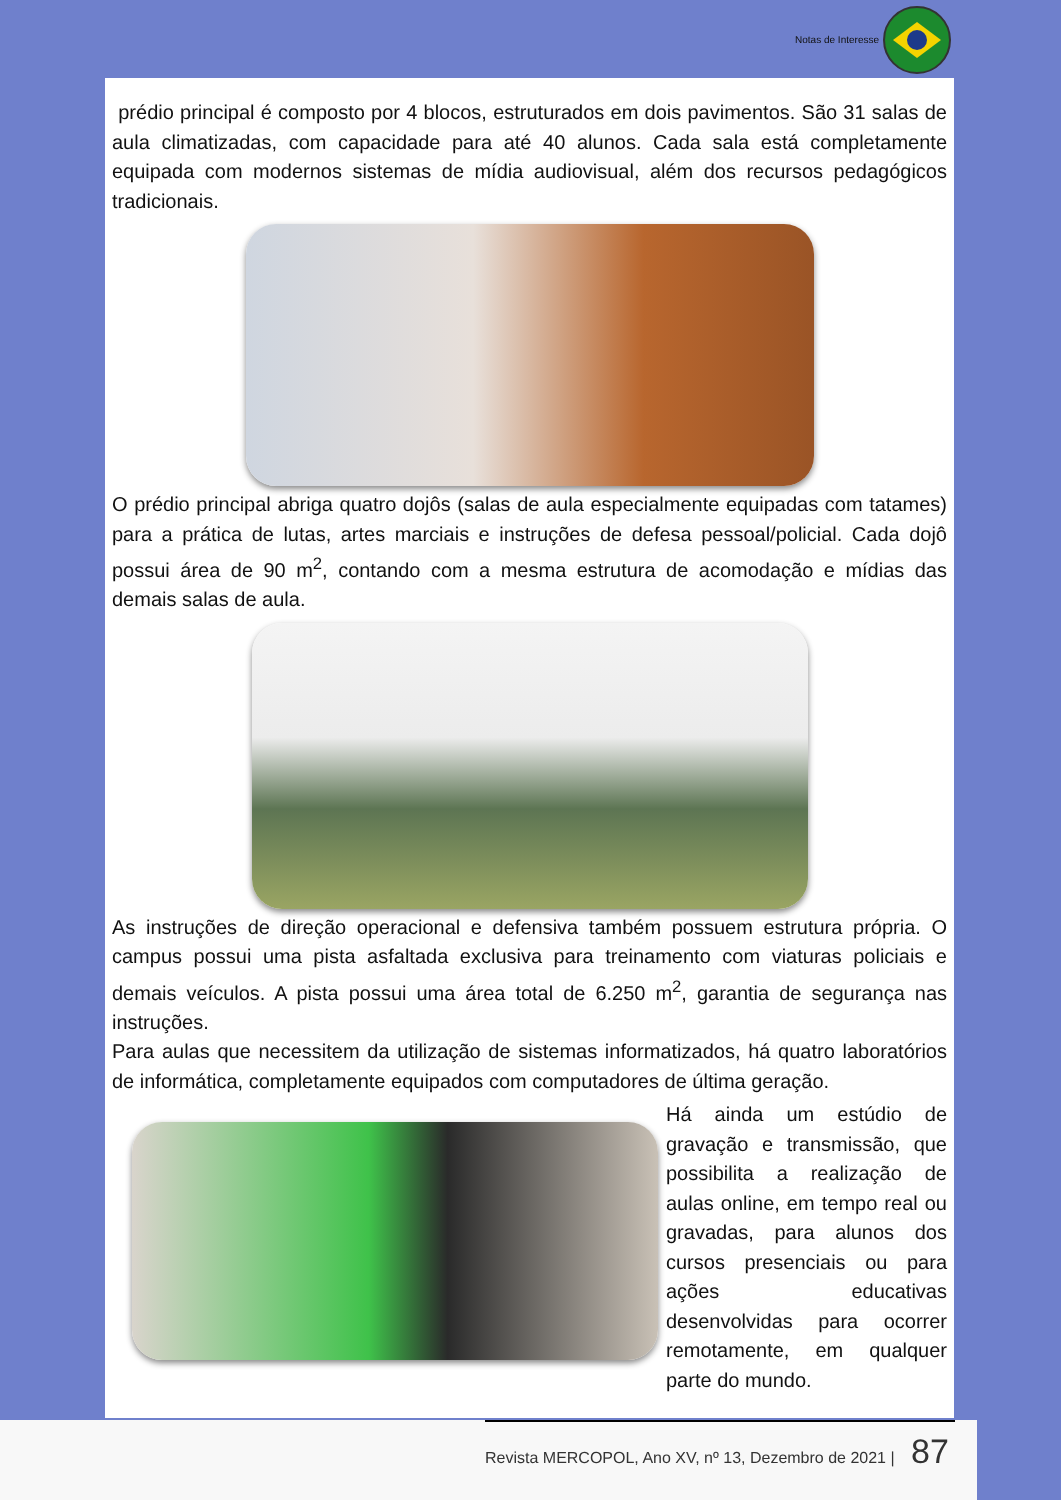Notas de Interesse
prédio principal é composto por 4 blocos, estruturados em dois pavimentos. São 31 salas de aula climatizadas, com capacidade para até 40 alunos. Cada sala está completamente equipada com modernos sistemas de mídia audiovisual, além dos recursos pedagógicos tradicionais.
O prédio principal abriga quatro dojôs (salas de aula especialmente equipadas com tatames) para a prática de lutas, artes marciais e instruções de defesa pessoal/policial. Cada dojô possui área de 90 m<sup>2</sup>, contando com a mesma estrutura de acomodação e mídias das demais salas de aula.
As instruções de direção operacional e defensiva também possuem estrutura própria. O campus possui uma pista asfaltada exclusiva para treinamento com viaturas policiais e demais veículos. A pista possui uma área total de 6.250 m<sup>2</sup>, garantia de segurança nas instruções.
Para aulas que necessitem da utilização de sistemas informatizados, há quatro laboratórios de informática, completamente equipados com computadores de última geração.
Há ainda um estúdio de gravação e transmissão, que possibilita a realização de aulas online, em tempo real ou gravadas, para alunos dos cursos presenciais ou para ações educativas desenvolvidas para ocorrer remotamente, em qualquer parte do mundo.
Revista MERCOPOL, Ano XV, nº 13, Dezembro de 2021 | 87